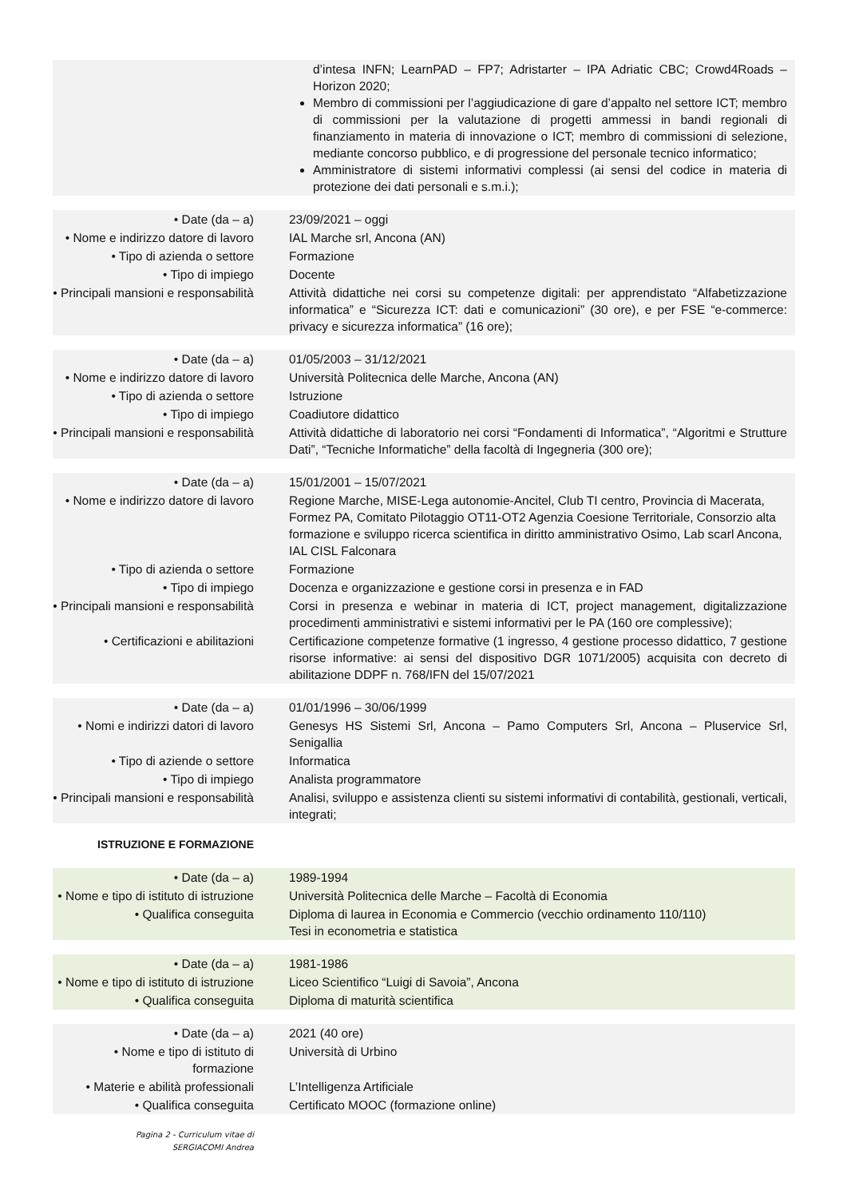| | d’intesa INFN; LearnPAD – FP7; Adristarter – IPA Adriatic CBC; Crowd4Roads – Horizon 2020; Membro di commissioni per l’aggiudicazione di gare d’appalto nel settore ICT; membro di commissioni per la valutazione di progetti ammessi in bandi regionali di finanziamento in materia di innovazione o ICT; membro di commissioni di selezione, mediante concorso pubblico, e di progressione del personale tecnico informatico; Amministratore di sistemi informativi complessi (ai sensi del codice in materia di protezione dei dati personali e s.m.i.); |
| • Date (da – a) | 23/09/2021 – oggi |
| • Nome e indirizzo datore di lavoro | IAL Marche srl, Ancona (AN) |
| • Tipo di azienda o settore | Formazione |
| • Tipo di impiego | Docente |
| • Principali mansioni e responsabilità | Attività didattiche nei corsi su competenze digitali: per apprendistato “Alfabetizzazione informatica” e “Sicurezza ICT: dati e comunicazioni” (30 ore), e per FSE “e-commerce: privacy e sicurezza informatica” (16 ore); |
| • Date (da – a) | 01/05/2003 – 31/12/2021 |
| • Nome e indirizzo datore di lavoro | Università Politecnica delle Marche, Ancona (AN) |
| • Tipo di azienda o settore | Istruzione |
| • Tipo di impiego | Coadiutore didattico |
| • Principali mansioni e responsabilità | Attività didattiche di laboratorio nei corsi “Fondamenti di Informatica”, “Algoritmi e Strutture Dati”, “Tecniche Informatiche” della facoltà di Ingegneria (300 ore); |
| • Date (da – a) | 15/01/2001 – 15/07/2021 |
| • Nome e indirizzo datore di lavoro | Regione Marche, MISE-Lega autonomie-Ancitel, Club TI centro, Provincia di Macerata, Formez PA, Comitato Pilotaggio OT11-OT2 Agenzia Coesione Territoriale, Consorzio alta formazione e sviluppo ricerca scientifica in diritto amministrativo Osimo, Lab scarl Ancona, IAL CISL Falconara |
| • Tipo di azienda o settore | Formazione |
| • Tipo di impiego | Docenza e organizzazione e gestione corsi in presenza e in FAD |
| • Principali mansioni e responsabilità | Corsi in presenza e webinar in materia di ICT, project management, digitalizzazione procedimenti amministrativi e sistemi informativi per le PA (160 ore complessive); |
| • Certificazioni e abilitazioni | Certificazione competenze formative (1 ingresso, 4 gestione processo didattico, 7 gestione risorse informative: ai sensi del dispositivo DGR 1071/2005) acquisita con decreto di abilitazione DDPF n. 768/IFN del 15/07/2021 |
| • Date (da – a) | 01/01/1996 – 30/06/1999 |
| • Nomi e indirizzi datori di lavoro | Genesys HS Sistemi Srl, Ancona – Pamo Computers Srl, Ancona – Pluservice Srl, Senigallia |
| • Tipo di aziende o settore | Informatica |
| • Tipo di impiego | Analista programmatore |
| • Principali mansioni e responsabilità | Analisi, sviluppo e assistenza clienti su sistemi informativi di contabilità, gestionali, verticali, integrati; |
ISTRUZIONE E FORMAZIONE
| • Date (da – a) | 1989-1994 |
| • Nome e tipo di istituto di istruzione | Università Politecnica delle Marche – Facoltà di Economia |
| • Qualifica conseguita | Diploma di laurea in Economia e Commercio (vecchio ordinamento 110/110) Tesi in econometria e statistica |
| • Date (da – a) | 1981-1986 |
| • Nome e tipo di istituto di istruzione | Liceo Scientifico “Luigi di Savoia”, Ancona |
| • Qualifica conseguita | Diploma di maturità scientifica |
| • Date (da – a) | 2021 (40 ore) |
| • Nome e tipo di istituto di formazione | Università di Urbino |
| • Materie e abilità professionali | L’Intelligenza Artificiale |
| • Qualifica conseguita | Certificato MOOC (formazione online) |
Pagina 2 - Curriculum vitae di
SERGIACOMI Andrea